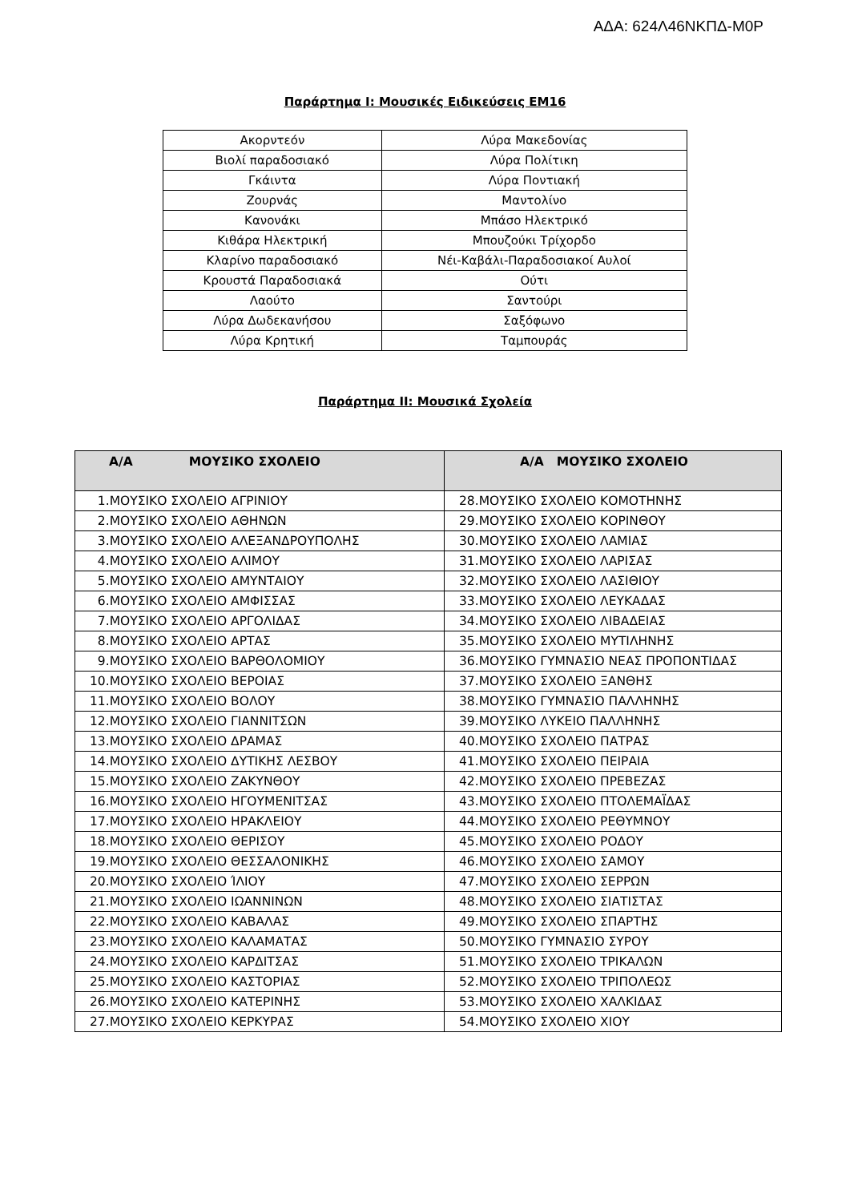ΑΔΑ: 624Λ46ΝΚΠΔ-Μ0Ρ
Παράρτημα Ι: Μουσικές Ειδικεύσεις ΕΜ16
| Ακορντεόν | Λύρα Μακεδονίας |
| Βιολί παραδοσιακό | Λύρα Πολίτικη |
| Γκάιντα | Λύρα Ποντιακή |
| Ζουρνάς | Μαντολίνο |
| Κανονάκι | Μπάσο Ηλεκτρικό |
| Κιθάρα Ηλεκτρική | Μπουζούκι Τρίχορδο |
| Κλαρίνο παραδοσιακό | Νέι-Καβάλι-Παραδοσιακοί Αυλοί |
| Κρουστά Παραδοσιακά | Ούτι |
| Λαούτο | Σαντούρι |
| Λύρα Δωδεκανήσου | Σαξόφωνο |
| Λύρα Κρητική | Ταμπουράς |
Παράρτημα ΙΙ: Μουσικά Σχολεία
| Α/Α ΜΟΥΣΙΚΟ ΣΧΟΛΕΙΟ | Α/Α ΜΟΥΣΙΚΟ ΣΧΟΛΕΙΟ |
| --- | --- |
| 1.ΜΟΥΣΙΚΟ ΣΧΟΛΕΙΟ ΑΓΡΙΝΙΟΥ | 28.ΜΟΥΣΙΚΟ ΣΧΟΛΕΙΟ ΚΟΜΟΤΗΝΗΣ |
| 2.ΜΟΥΣΙΚΟ ΣΧΟΛΕΙΟ ΑΘΗΝΩΝ | 29.ΜΟΥΣΙΚΟ ΣΧΟΛΕΙΟ ΚΟΡΙΝΘΟΥ |
| 3.ΜΟΥΣΙΚΟ ΣΧΟΛΕΙΟ ΑΛΕΞΑΝΔΡΟΥΠΟΛΗΣ | 30.ΜΟΥΣΙΚΟ ΣΧΟΛΕΙΟ ΛΑΜΙΑΣ |
| 4.ΜΟΥΣΙΚΟ ΣΧΟΛΕΙΟ ΑΛΙΜΟΥ | 31.ΜΟΥΣΙΚΟ ΣΧΟΛΕΙΟ ΛΑΡΙΣΑΣ |
| 5.ΜΟΥΣΙΚΟ ΣΧΟΛΕΙΟ ΑΜΥΝΤΑΙΟΥ | 32.ΜΟΥΣΙΚΟ ΣΧΟΛΕΙΟ ΛΑΣΙΘΙΟΥ |
| 6.ΜΟΥΣΙΚΟ ΣΧΟΛΕΙΟ ΑΜΦΙΣΣΑΣ | 33.ΜΟΥΣΙΚΟ ΣΧΟΛΕΙΟ ΛΕΥΚΑΔΑΣ |
| 7.ΜΟΥΣΙΚΟ ΣΧΟΛΕΙΟ ΑΡΓΟΛΙΔΑΣ | 34.ΜΟΥΣΙΚΟ ΣΧΟΛΕΙΟ ΛΙΒΑΔΕΙΑΣ |
| 8.ΜΟΥΣΙΚΟ ΣΧΟΛΕΙΟ ΑΡΤΑΣ | 35.ΜΟΥΣΙΚΟ ΣΧΟΛΕΙΟ ΜΥΤΙΛΗΝΗΣ |
| 9.ΜΟΥΣΙΚΟ ΣΧΟΛΕΙΟ ΒΑΡΘΟΛΟΜΙΟΥ | 36.ΜΟΥΣΙΚΟ ΓΥΜΝΑΣΙΟ ΝΕΑΣ ΠΡΟΠΟΝΤΙΔΑΣ |
| 10.ΜΟΥΣΙΚΟ ΣΧΟΛΕΙΟ ΒΕΡΟΙΑΣ | 37.ΜΟΥΣΙΚΟ ΣΧΟΛΕΙΟ ΞΑΝΘΗΣ |
| 11.ΜΟΥΣΙΚΟ ΣΧΟΛΕΙΟ ΒΟΛΟΥ | 38.ΜΟΥΣΙΚΟ ΓΥΜΝΑΣΙΟ ΠΑΛΛΗΝΗΣ |
| 12.ΜΟΥΣΙΚΟ ΣΧΟΛΕΙΟ ΓΙΑΝΝΙΤΣΩΝ | 39.ΜΟΥΣΙΚΟ ΛΥΚΕΙΟ ΠΑΛΛΗΝΗΣ |
| 13.ΜΟΥΣΙΚΟ ΣΧΟΛΕΙΟ ΔΡΑΜΑΣ | 40.ΜΟΥΣΙΚΟ ΣΧΟΛΕΙΟ ΠΑΤΡΑΣ |
| 14.ΜΟΥΣΙΚΟ ΣΧΟΛΕΙΟ ΔΥΤΙΚΗΣ ΛΕΣΒΟΥ | 41.ΜΟΥΣΙΚΟ ΣΧΟΛΕΙΟ ΠΕΙΡΑΙΑ |
| 15.ΜΟΥΣΙΚΟ ΣΧΟΛΕΙΟ ΖΑΚΥΝΘΟΥ | 42.ΜΟΥΣΙΚΟ ΣΧΟΛΕΙΟ ΠΡΕΒΕΖΑΣ |
| 16.ΜΟΥΣΙΚΟ ΣΧΟΛΕΙΟ ΗΓΟΥΜΕΝΙΤΣΑΣ | 43.ΜΟΥΣΙΚΟ ΣΧΟΛΕΙΟ ΠΤΟΛΕΜΑΪΔΑΣ |
| 17.ΜΟΥΣΙΚΟ ΣΧΟΛΕΙΟ ΗΡΑΚΛΕΙΟΥ | 44.ΜΟΥΣΙΚΟ ΣΧΟΛΕΙΟ ΡΕΘΥΜΝΟΥ |
| 18.ΜΟΥΣΙΚΟ ΣΧΟΛΕΙΟ ΘΕΡΙΣΟΥ | 45.ΜΟΥΣΙΚΟ ΣΧΟΛΕΙΟ ΡΟΔΟΥ |
| 19.ΜΟΥΣΙΚΟ ΣΧΟΛΕΙΟ ΘΕΣΣΑΛΟΝΙΚΗΣ | 46.ΜΟΥΣΙΚΟ ΣΧΟΛΕΙΟ ΣΑΜΟΥ |
| 20.ΜΟΥΣΙΚΟ ΣΧΟΛΕΙΟ ΊΛΙΟΥ | 47.ΜΟΥΣΙΚΟ ΣΧΟΛΕΙΟ ΣΕΡΡΩΝ |
| 21.ΜΟΥΣΙΚΟ ΣΧΟΛΕΙΟ ΙΩΑΝΝΙΝΩΝ | 48.ΜΟΥΣΙΚΟ ΣΧΟΛΕΙΟ ΣΙΑΤΙΣΤΑΣ |
| 22.ΜΟΥΣΙΚΟ ΣΧΟΛΕΙΟ ΚΑΒΑΛΑΣ | 49.ΜΟΥΣΙΚΟ ΣΧΟΛΕΙΟ ΣΠΑΡΤΗΣ |
| 23.ΜΟΥΣΙΚΟ ΣΧΟΛΕΙΟ ΚΑΛΑΜΑΤΑΣ | 50.ΜΟΥΣΙΚΟ ΓΥΜΝΑΣΙΟ ΣΥΡΟΥ |
| 24.ΜΟΥΣΙΚΟ ΣΧΟΛΕΙΟ ΚΑΡΔΙΤΣΑΣ | 51.ΜΟΥΣΙΚΟ ΣΧΟΛΕΙΟ ΤΡΙΚΑΛΩΝ |
| 25.ΜΟΥΣΙΚΟ ΣΧΟΛΕΙΟ ΚΑΣΤΟΡΙΑΣ | 52.ΜΟΥΣΙΚΟ ΣΧΟΛΕΙΟ ΤΡΙΠΟΛΕΩΣ |
| 26.ΜΟΥΣΙΚΟ ΣΧΟΛΕΙΟ ΚΑΤΕΡΙΝΗΣ | 53.ΜΟΥΣΙΚΟ ΣΧΟΛΕΙΟ ΧΑΛΚΙΔΑΣ |
| 27.ΜΟΥΣΙΚΟ ΣΧΟΛΕΙΟ ΚΕΡΚΥΡΑΣ | 54.ΜΟΥΣΙΚΟ ΣΧΟΛΕΙΟ ΧΙΟΥ |